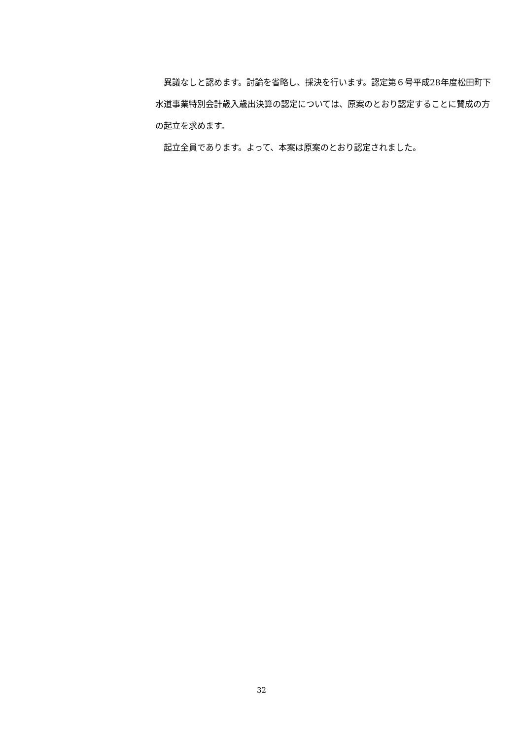異議なしと認めます。討論を省略し、採決を行います。認定第６号平成28年度松田町下水道事業特別会計歳入歳出決算の認定については、原案のとおり認定することに賛成の方の起立を求めます。
起立全員であります。よって、本案は原案のとおり認定されました。
32